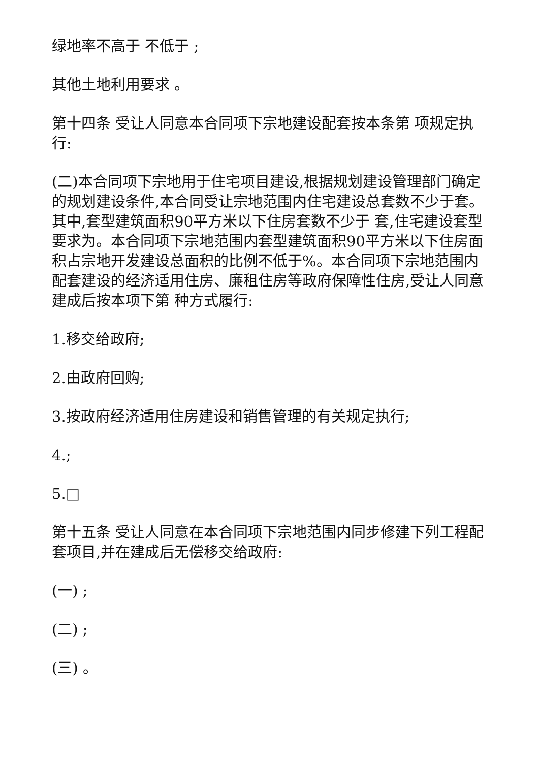绿地率不高于 不低于 ;
其他土地利用要求 。
第十四条 受让人同意本合同项下宗地建设配套按本条第 项规定执行:
(二)本合同项下宗地用于住宅项目建设,根据规划建设管理部门确定的规划建设条件,本合同受让宗地范围内住宅建设总套数不少于套。其中,套型建筑面积90平方米以下住房套数不少于 套,住宅建设套型要求为。本合同项下宗地范围内套型建筑面积90平方米以下住房面积占宗地开发建设总面积的比例不低于%。本合同项下宗地范围内配套建设的经济适用住房、廉租住房等政府保障性住房,受让人同意建成后按本项下第 种方式履行:
1.移交给政府;
2.由政府回购;
3.按政府经济适用住房建设和销售管理的有关规定执行;
4.;
5.□
第十五条 受让人同意在本合同项下宗地范围内同步修建下列工程配套项目,并在建成后无偿移交给政府:
(一) ;
(二) ;
(三) 。